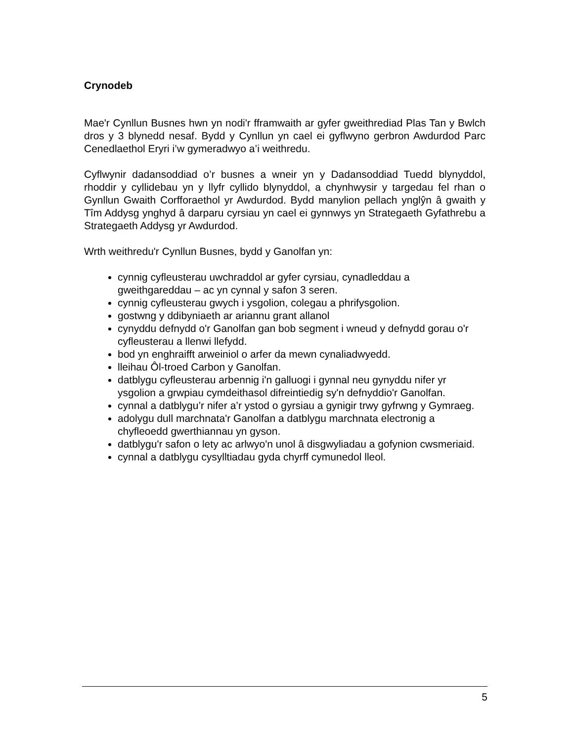Crynodeb
Mae'r Cynllun Busnes hwn yn nodi'r fframwaith ar gyfer gweithrediad Plas Tan y Bwlch dros y 3 blynedd nesaf. Bydd y Cynllun yn cael ei gyflwyno gerbron Awdurdod Parc Cenedlaethol Eryri i’w gymeradwyo a’i weithredu.
Cyflwynir dadansoddiad o’r busnes a wneir yn y Dadansoddiad Tuedd blynyddol, rhoddir y cyllidebau yn y llyfr cyllido blynyddol, a chynhwysir y targedau fel rhan o Gynllun Gwaith Corfforaethol yr Awdurdod. Bydd manylion pellach ynglŷn â gwaith y Tîm Addysg ynghyd â darparu cyrsiau yn cael ei gynnwys yn Strategaeth Gyfathrebu a Strategaeth Addysg yr Awdurdod.
Wrth weithredu'r Cynllun Busnes, bydd y Ganolfan yn:
cynnig cyfleusterau uwchraddol ar gyfer cyrsiau, cynadleddau a gweithgareddau – ac yn cynnal y safon 3 seren.
cynnig cyfleusterau gwych i ysgolion, colegau a phrifysgolion.
gostwng y ddibyniaeth ar ariannu grant allanol
cynyddu defnydd o'r Ganolfan gan bob segment i wneud y defnydd gorau o'r cyfleusterau a llenwi llefydd.
bod yn enghraifft arweiniol o arfer da mewn cynaliadwyedd.
lleihau Ôl-troed Carbon y Ganolfan.
datblygu cyfleusterau arbennig i'n galluogi i gynnal neu gynyddu nifer yr ysgolion a grwpiau cymdeithasol difreintiedig sy'n defnyddio'r Ganolfan.
cynnal a datblygu’r nifer a’r ystod o gyrsiau a gynigir trwy gyfrwng y Gymraeg.
adolygu dull marchnata'r Ganolfan a datblygu marchnata electronig a chyfleoedd gwerthiannau yn gyson.
datblygu'r safon o lety ac arlwyo'n unol â disgwyliadau a gofynion cwsmeriaid.
cynnal a datblygu cysylltiadau gyda chyrff cymunedol lleol.
5